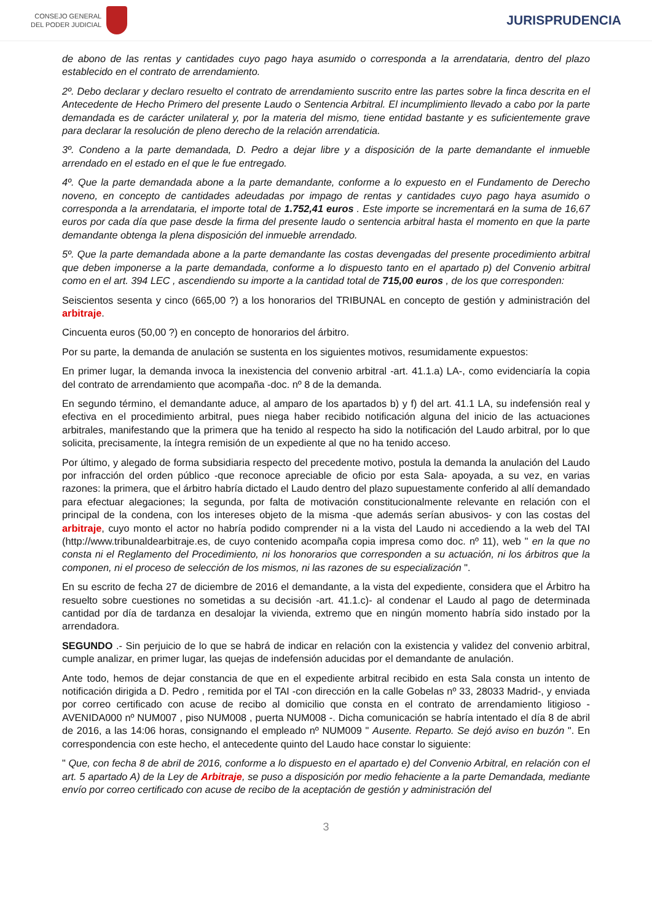CONSEJO GENERAL
DEL PODER JUDICIAL
JURISPRUDENCIA
de abono de las rentas y cantidades cuyo pago haya asumido o corresponda a la arrendataria, dentro del plazo establecido en el contrato de arrendamiento.
2º. Debo declarar y declaro resuelto el contrato de arrendamiento suscrito entre las partes sobre la finca descrita en el Antecedente de Hecho Primero del presente Laudo o Sentencia Arbitral. El incumplimiento llevado a cabo por la parte demandada es de carácter unilateral y, por la materia del mismo, tiene entidad bastante y es suficientemente grave para declarar la resolución de pleno derecho de la relación arrendaticia.
3º. Condeno a la parte demandada, D. Pedro a dejar libre y a disposición de la parte demandante el inmueble arrendado en el estado en el que le fue entregado.
4º. Que la parte demandada abone a la parte demandante, conforme a lo expuesto en el Fundamento de Derecho noveno, en concepto de cantidades adeudadas por impago de rentas y cantidades cuyo pago haya asumido o corresponda a la arrendataria, el importe total de 1.752,41 euros . Este importe se incrementará en la suma de 16,67 euros por cada día que pase desde la firma del presente laudo o sentencia arbitral hasta el momento en que la parte demandante obtenga la plena disposición del inmueble arrendado.
5º. Que la parte demandada abone a la parte demandante las costas devengadas del presente procedimiento arbitral que deben imponerse a la parte demandada, conforme a lo dispuesto tanto en el apartado p) del Convenio arbitral como en el art. 394 LEC , ascendiendo su importe a la cantidad total de 715,00 euros , de los que corresponden:
Seiscientos sesenta y cinco (665,00 ?) a los honorarios del TRIBUNAL en concepto de gestión y administración del arbitraje.
Cincuenta euros (50,00 ?) en concepto de honorarios del árbitro.
Por su parte, la demanda de anulación se sustenta en los siguientes motivos, resumidamente expuestos:
En primer lugar, la demanda invoca la inexistencia del convenio arbitral -art. 41.1.a) LA-, como evidenciaría la copia del contrato de arrendamiento que acompaña -doc. nº 8 de la demanda.
En segundo término, el demandante aduce, al amparo de los apartados b) y f) del art. 41.1 LA, su indefensión real y efectiva en el procedimiento arbitral, pues niega haber recibido notificación alguna del inicio de las actuaciones arbitrales, manifestando que la primera que ha tenido al respecto ha sido la notificación del Laudo arbitral, por lo que solicita, precisamente, la íntegra remisión de un expediente al que no ha tenido acceso.
Por último, y alegado de forma subsidiaria respecto del precedente motivo, postula la demanda la anulación del Laudo por infracción del orden público -que reconoce apreciable de oficio por esta Sala- apoyada, a su vez, en varias razones: la primera, que el árbitro habría dictado el Laudo dentro del plazo supuestamente conferido al allí demandado para efectuar alegaciones; la segunda, por falta de motivación constitucionalmente relevante en relación con el principal de la condena, con los intereses objeto de la misma -que además serían abusivos- y con las costas del arbitraje, cuyo monto el actor no habría podido comprender ni a la vista del Laudo ni accediendo a la web del TAI (http://www.tribunaldearbitraje.es, de cuyo contenido acompaña copia impresa como doc. nº 11), web " en la que no consta ni el Reglamento del Procedimiento, ni los honorarios que corresponden a su actuación, ni los árbitros que la componen, ni el proceso de selección de los mismos, ni las razones de su especialización ".
En su escrito de fecha 27 de diciembre de 2016 el demandante, a la vista del expediente, considera que el Árbitro ha resuelto sobre cuestiones no sometidas a su decisión -art. 41.1.c)- al condenar el Laudo al pago de determinada cantidad por día de tardanza en desalojar la vivienda, extremo que en ningún momento habría sido instado por la arrendadora.
SEGUNDO .- Sin perjuicio de lo que se habrá de indicar en relación con la existencia y validez del convenio arbitral, cumple analizar, en primer lugar, las quejas de indefensión aducidas por el demandante de anulación.
Ante todo, hemos de dejar constancia de que en el expediente arbitral recibido en esta Sala consta un intento de notificación dirigida a D. Pedro , remitida por el TAI -con dirección en la calle Gobelas nº 33, 28033 Madrid-, y enviada por correo certificado con acuse de recibo al domicilio que consta en el contrato de arrendamiento litigioso - AVENIDA000 nº NUM007 , piso NUM008 , puerta NUM008 -. Dicha comunicación se habría intentado el día 8 de abril de 2016, a las 14:06 horas, consignando el empleado nº NUM009 " Ausente. Reparto. Se dejó aviso en buzón ". En correspondencia con este hecho, el antecedente quinto del Laudo hace constar lo siguiente:
" Que, con fecha 8 de abril de 2016, conforme a lo dispuesto en el apartado e) del Convenio Arbitral, en relación con el art. 5 apartado A) de la Ley de Arbitraje, se puso a disposición por medio fehaciente a la parte Demandada, mediante envío por correo certificado con acuse de recibo de la aceptación de gestión y administración del
3